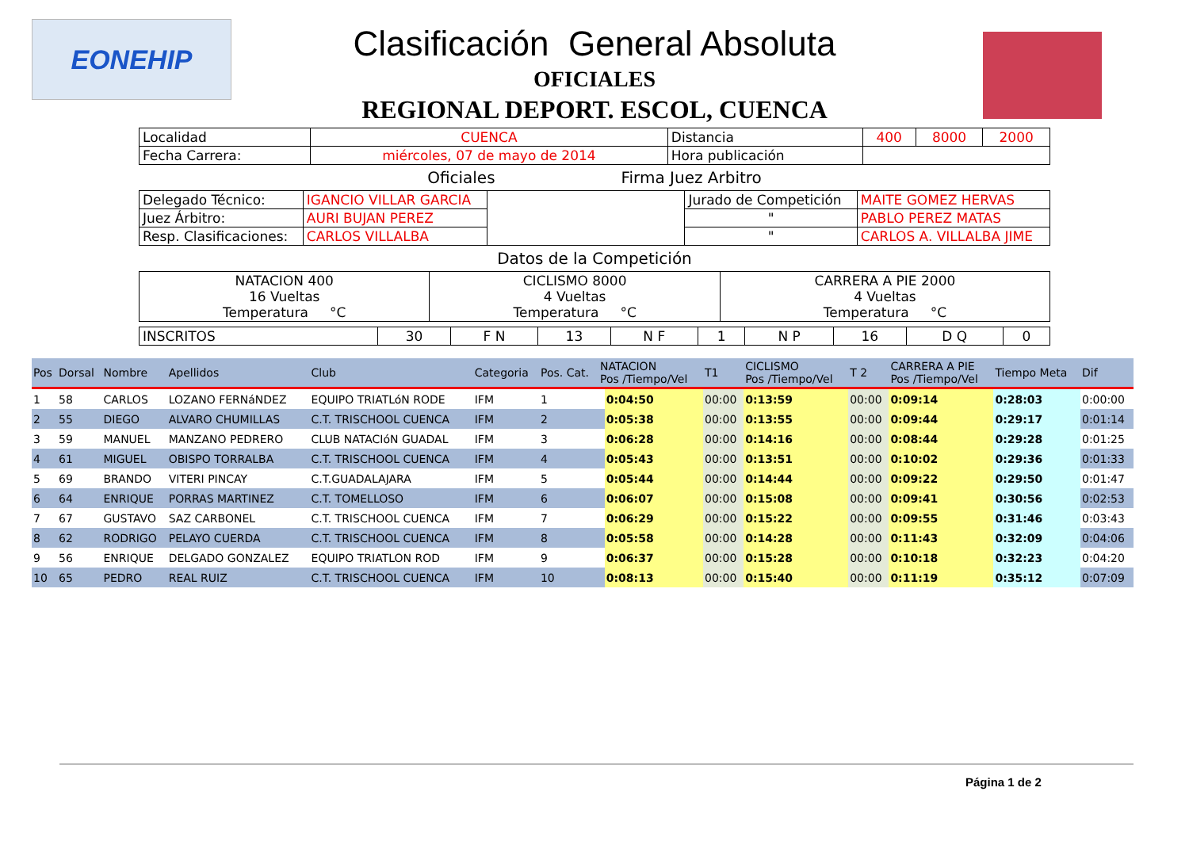EONEHIP
Clasificación General Absoluta
OFICIALES
REGIONAL DEPORT. ESCOL, CUENCA
| Localidad | CUENCA | Distancia | 400 | 8000 | 2000 |
| Fecha Carrera: | miércoles, 07 de mayo de 2014 | Hora publicación | | | |
Oficiales Firma Juez Arbitro
| Delegado Técnico: | IGANCIO VILLAR GARCIA | | Jurado de Competición | MAITE GOMEZ HERVAS |
| Juez Árbitro: | AURI BUJAN PEREZ | | " | PABLO PEREZ MATAS |
| Resp. Clasificaciones: | CARLOS VILLALBA | | " | CARLOS A. VILLALBA JIME |
Datos de la Competición
| NATACION 400 16 Vueltas Temperatura °C | CICLISMO 8000 4 Vueltas Temperatura °C | CARRERA A PIE 2000 4 Vueltas Temperatura °C |
| INSCRITOS | 30 | F N | 13 | N F | 1 | N P | 16 | D Q | 0 |
| Pos | Dorsal | Nombre | Apellidos | Club | Categoria | Pos. Cat. | NATACION Pos /Tiempo/Vel | | T1 | CICLISMO Pos /Tiempo/Vel | T 2 | CARRERA A PIE Pos /Tiempo/Vel | Tiempo Meta | Dif |
| --- | --- | --- | --- | --- | --- | --- | --- | --- | --- | --- | --- | --- | --- | --- |
| 1 | 58 | CARLOS | LOZANO FERNáNDEZ | EQUIPO TRIATLóN RODE | IFM | 1 | | 0:04:50 | 00:00 | 0:13:59 | 00:00 | 0:09:14 | 0:28:03 | 0:00:00 |
| 2 | 55 | DIEGO | ALVARO CHUMILLAS | C.T. TRISCHOOL CUENCA | IFM | 2 | | 0:05:38 | 00:00 | 0:13:55 | 00:00 | 0:09:44 | 0:29:17 | 0:01:14 |
| 3 | 59 | MANUEL | MANZANO PEDRERO | CLUB NATACIóN GUADAL | IFM | 3 | | 0:06:28 | 00:00 | 0:14:16 | 00:00 | 0:08:44 | 0:29:28 | 0:01:25 |
| 4 | 61 | MIGUEL | OBISPO TORRALBA | C.T. TRISCHOOL CUENCA | IFM | 4 | | 0:05:43 | 00:00 | 0:13:51 | 00:00 | 0:10:02 | 0:29:36 | 0:01:33 |
| 5 | 69 | BRANDO | VITERI PINCAY | C.T.GUADALAJARA | IFM | 5 | | 0:05:44 | 00:00 | 0:14:44 | 00:00 | 0:09:22 | 0:29:50 | 0:01:47 |
| 6 | 64 | ENRIQUE | PORRAS MARTINEZ | C.T. TOMELLOSO | IFM | 6 | | 0:06:07 | 00:00 | 0:15:08 | 00:00 | 0:09:41 | 0:30:56 | 0:02:53 |
| 7 | 67 | GUSTAVO | SAZ CARBONEL | C.T. TRISCHOOL CUENCA | IFM | 7 | | 0:06:29 | 00:00 | 0:15:22 | 00:00 | 0:09:55 | 0:31:46 | 0:03:43 |
| 8 | 62 | RODRIGO | PELAYO CUERDA | C.T. TRISCHOOL CUENCA | IFM | 8 | | 0:05:58 | 00:00 | 0:14:28 | 00:00 | 0:11:43 | 0:32:09 | 0:04:06 |
| 9 | 56 | ENRIQUE | DELGADO GONZALEZ | EQUIPO TRIATLON ROD | IFM | 9 | | 0:06:37 | 00:00 | 0:15:28 | 00:00 | 0:10:18 | 0:32:23 | 0:04:20 |
| 10 | 65 | PEDRO | REAL RUIZ | C.T. TRISCHOOL CUENCA | IFM | 10 | | 0:08:13 | 00:00 | 0:15:40 | 00:00 | 0:11:19 | 0:35:12 | 0:07:09 |
Página 1 de 2